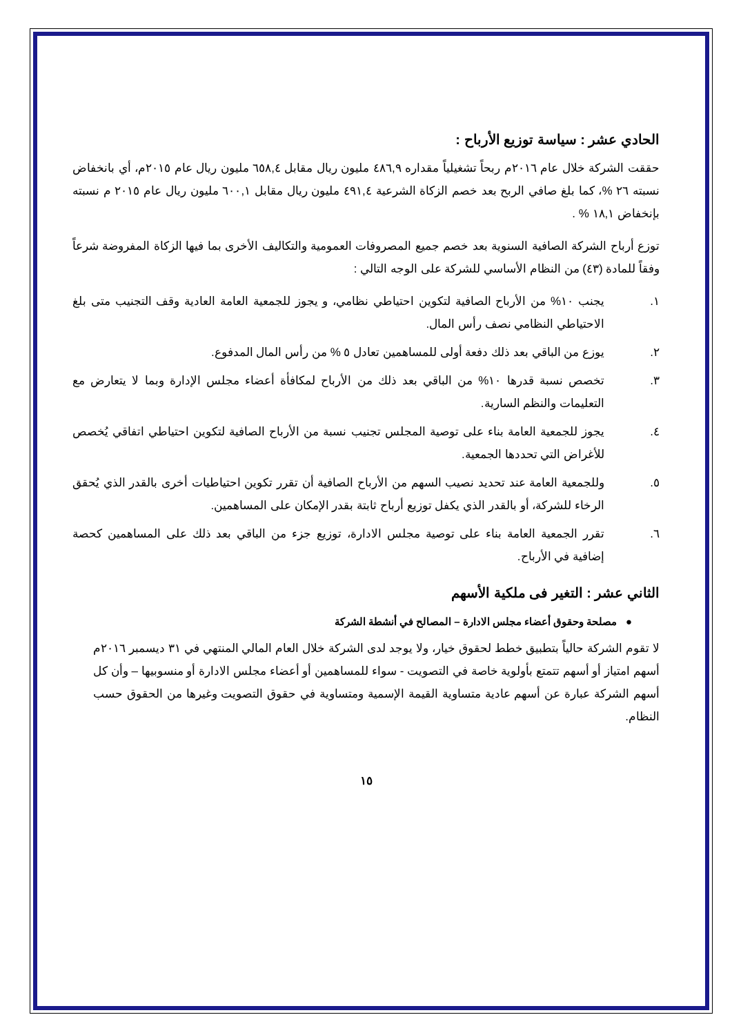الحادي عشر : سياسة توزيع الأرباح :
حققت الشركة خلال عام ٢٠١٦م ربحاً تشغيلياً مقداره ٤٨٦,٩ مليون ريال مقابل ٦٥٨,٤ مليون ريال عام ٢٠١٥م، أي بانخفاض نسبته ٢٦ %، كما بلغ صافي الربح بعد خصم الزكاة الشرعية ٤٩١,٤ مليون ريال مقابل ٦٠٠,١ مليون ريال عام ٢٠١٥ م نسبته بإنخفاض ١٨,١ % .
توزع أرباح الشركة الصافية السنوية بعد خصم جميع المصروفات العمومية والتكاليف الأخرى بما فيها الزكاة المفروضة شرعاً وفقاً للمادة (٤٣) من النظام الأساسي للشركة على الوجه التالي :
١. يجنب ١٠% من الأرباح الصافية لتكوين احتياطي نظامي، و يجوز للجمعية العامة العادية وقف التجنيب متى بلغ الاحتياطي النظامي نصف رأس المال.
٢. يوزع من الباقي بعد ذلك دفعة أولى للمساهمين تعادل ٥ % من رأس المال المدفوع.
٣. تخصص نسبة قدرها ١٠% من الباقي بعد ذلك من الأرباح لمكافأة أعضاء مجلس الإدارة وبما لا يتعارض مع التعليمات والنظم السارية.
٤. يجوز للجمعية العامة بناء على توصية المجلس تجنيب نسبة من الأرباح الصافية لتكوين احتياطي اتفاقي يُخصص للأغراض التي تحددها الجمعية.
٥. وللجمعية العامة عند تحديد نصيب السهم من الأرباح الصافية أن تقرر تكوين احتياطيات أخرى بالقدر الذي يُحقق الرخاء للشركة، أو بالقدر الذي يكفل توزيع أرباح ثابتة بقدر الإمكان على المساهمين.
٦. تقرر الجمعية العامة بناء على توصية مجلس الادارة، توزيع جزء من الباقي بعد ذلك على المساهمين كحصة إضافية في الأرباح.
الثاني عشر : التغير فى ملكية الأسهم
● مصلحة وحقوق أعضاء مجلس الادارة – المصالح في أنشطة الشركة
لا تقوم الشركة حالياً بتطبيق خطط لحقوق خيار، ولا يوجد لدى الشركة خلال العام المالي المنتهي في ٣١ ديسمبر ٢٠١٦م أسهم امتياز أو أسهم تتمتع بأولوية خاصة في التصويت - سواء للمساهمين أو أعضاء مجلس الادارة أو منسوبيها – وأن كل أسهم الشركة عبارة عن أسهم عادية متساوية القيمة الإسمية ومتساوية في حقوق التصويت وغيرها من الحقوق حسب النظام.
١٥